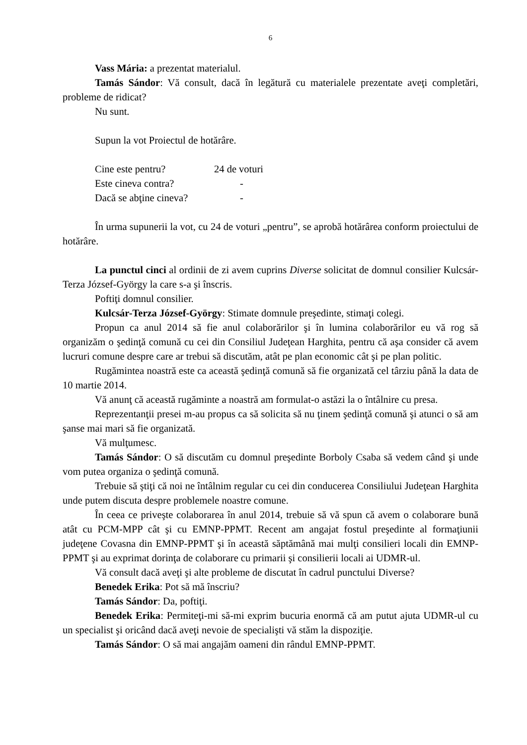6
Vass Mária: a prezentat materialul.
Tamás Sándor: Vă consult, dacă în legătură cu materialele prezentate aveţi completări, probleme de ridicat?
Nu sunt.
Supun la vot Proiectul de hotărâre.
| Cine este pentru? | 24 de voturi |
| Este cineva contra? | - |
| Dacă se abţine cineva? | - |
În urma supunerii la vot, cu 24 de voturi „pentru”, se aprobă hotărârea conform proiectului de hotărâre.
La punctul cinci al ordinii de zi avem cuprins Diverse solicitat de domnul consilier Kulcsár-Terza József-György la care s-a şi înscris.
Poftiţi domnul consilier.
Kulcsár-Terza József-György: Stimate domnule preşedinte, stimaţi colegi.
Propun ca anul 2014 să fie anul colaborărilor şi în lumina colaborărilor eu vă rog să organizăm o şedinţă comună cu cei din Consiliul Judeţean Harghita, pentru că aşa consider că avem lucruri comune despre care ar trebui să discutăm, atât pe plan economic cât şi pe plan politic.
Rugămintea noastră este ca această şedinţă comună să fie organizată cel târziu până la data de 10 martie 2014.
Vă anunţ că această rugăminte a noastră am formulat-o astăzi la o întâlnire cu presa.
Reprezentanţii presei m-au propus ca să solicita să nu ţinem şedinţă comună şi atunci o să am şanse mai mari să fie organizată.
Vă mulţumesc.
Tamás Sándor: O să discutăm cu domnul preşedinte Borboly Csaba să vedem când şi unde vom putea organiza o şedinţă comună.
Trebuie să ştiţi că noi ne întâlnim regular cu cei din conducerea Consiliului Judeţean Harghita unde putem discuta despre problemele noastre comune.
În ceea ce priveşte colaborarea în anul 2014, trebuie să vă spun că avem o colaborare bună atât cu PCM-MPP cât şi cu EMNP-PPMT. Recent am angajat fostul preşedinte al formaţiunii judeţene Covasna din EMNP-PPMT şi în această săptămână mai mulţi consilieri locali din EMNP-PPMT şi au exprimat dorinţa de colaborare cu primarii şi consilierii locali ai UDMR-ul.
Vă consult dacă aveţi şi alte probleme de discutat în cadrul punctului Diverse?
Benedek Erika: Pot să mă înscriu?
Tamás Sándor: Da, poftiţi.
Benedek Erika: Permiteţi-mi să-mi exprim bucuria enormă că am putut ajuta UDMR-ul cu un specialist şi oricând dacă aveţi nevoie de specialişti vă stăm la dispoziţie.
Tamás Sándor: O să mai angajăm oameni din rândul EMNP-PPMT.